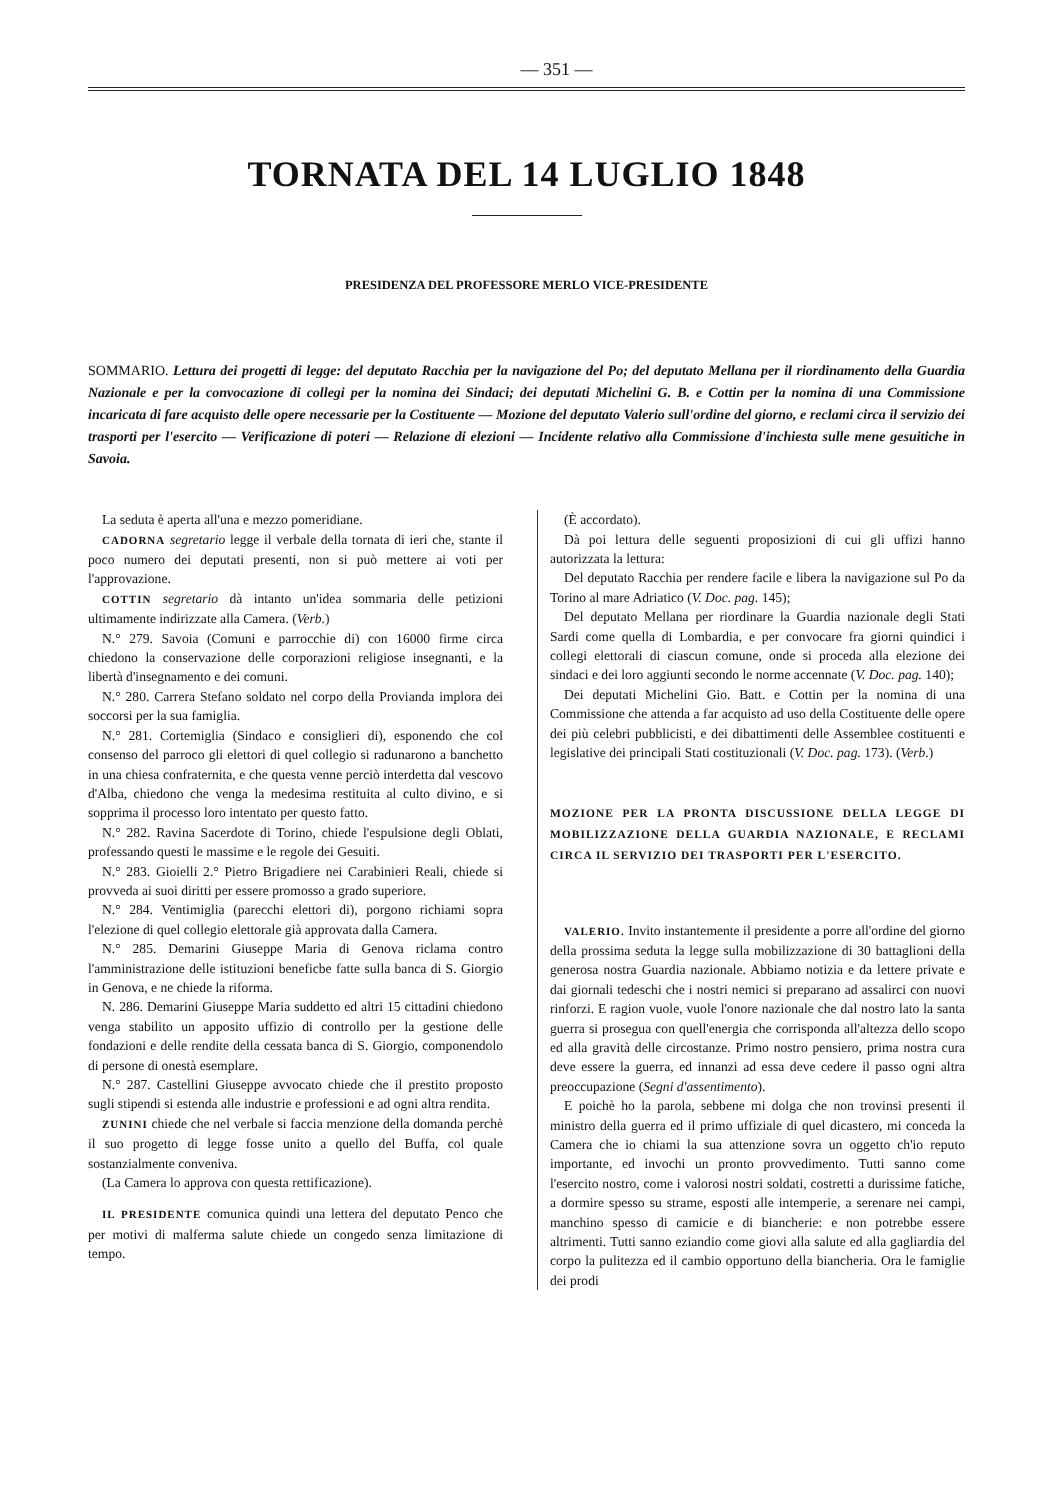— 351 —
TORNATA DEL 14 LUGLIO 1848
PRESIDENZA DEL PROFESSORE MERLO VICE-PRESIDENTE
SOMMARIO. Lettura dei progetti di legge: del deputato Racchia per la navigazione del Po; del deputato Mellana per il riordinamento della Guardia Nazionale e per la convocazione di collegi per la nomina dei Sindaci; dei deputati Michelini G. B. e Cottin per la nomina di una Commissione incaricata di fare acquisto delle opere necessarie per la Costituente — Mozione del deputato Valerio sull'ordine del giorno, e reclami circa il servizio dei trasporti per l'esercito — Verificazione di poteri — Relazione di elezioni — Incidente relativo alla Commissione d'inchiesta sulle mene gesuitiche in Savoia.
La seduta è aperta all'una e mezzo pomeridiane.
CADORNA segretario legge il verbale della tornata di ieri che, stante il poco numero dei deputati presenti, non si può mettere ai voti per l'approvazione.
COTTIN segretario dà intanto un'idea sommaria delle petizioni ultimamente indirizzate alla Camera. (Verb.)
N.° 279. Savoia (Comuni e parrocchie di) con 16000 firme circa chiedono la conservazione delle corporazioni religiose insegnanti, e la libertà d'insegnamento e dei comuni.
N.° 280. Carrera Stefano soldato nel corpo della Provianda implora dei soccorsi per la sua famiglia.
N.° 281. Cortemiglia (Sindaco e consiglieri di), esponendo che col consenso del parroco gli elettori di quel collegio si radunarono a banchetto in una chiesa confraternita, e che questa venne perciò interdetta dal vescovo d'Alba, chiedono che venga la medesima restituita al culto divino, e si sopprima il processo loro intentato per questo fatto.
N.° 282. Ravina Sacerdote di Torino, chiede l'espulsione degli Oblati, professando questi le massime e le regole dei Gesuiti.
N.° 283. Gioielli 2.° Pietro Brigadiere nei Carabinieri Reali, chiede si provveda ai suoi diritti per essere promosso a grado superiore.
N.° 284. Ventimiglia (parecchi elettori di), porgono richiami sopra l'elezione di quel collegio elettorale già approvata dalla Camera.
N.° 285. Demarini Giuseppe Maria di Genova riclama contro l'amministrazione delle istituzioni beneficbe fatte sulla banca di S. Giorgio in Genova, e ne chiede la riforma.
N. 286. Demarini Giuseppe Maria suddetto ed altri 15 cittadini chiedono venga stabilito un apposito uffizio di controllo per la gestione delle fondazioni e delle rendite della cessata banca di S. Giorgio, componendolo di persone di onestà esemplare.
N.° 287. Castellini Giuseppe avvocato chiede che il prestito proposto sugli stipendi si estenda alle industrie e professioni e ad ogni altra rendita.
ZUNINI chiede che nel verbale si faccia menzione della domanda perchè il suo progetto di legge fosse unito a quello del Buffa, col quale sostanzialmente conveniva.
(La Camera lo approva con questa rettificazione).
IL PRESIDENTE comunica quindi una lettera del deputato Penco che per motivi di malferma salute chiede un congedo senza limitazione di tempo.
(È accordato).
Dà poi lettura delle seguenti proposizioni di cui gli uffizi hanno autorizzata la lettura:
Del deputato Racchia per rendere facile e libera la navigazione sul Po da Torino al mare Adriatico (V. Doc. pag. 145);
Del deputato Mellana per riordinare la Guardia nazionale degli Stati Sardi come quella di Lombardia, e per convocare fra giorni quindici i collegi elettorali di ciascun comune, onde si proceda alla elezione dei sindaci e dei loro aggiunti secondo le norme accennate (V. Doc. pag. 140);
Dei deputati Michelini Gio. Batt. e Cottin per la nomina di una Commissione che attenda a far acquisto ad uso della Costituente delle opere dei più celebri pubblicisti, e dei dibattimenti delle Assemblee costituenti e legislative dei principali Stati costituzionali (V. Doc. pag. 173). (Verb.)
MOZIONE PER LA PRONTA DISCUSSIONE DELLA LEGGE DI MOBILIZZAZIONE DELLA GUARDIA NAZIONALE, E RECLAMI CIRCA IL SERVIZIO DEI TRASPORTI PER L'ESERCITO.
VALERIO. Invito instantemente il presidente a porre all'ordine del giorno della prossima seduta la legge sulla mobilizzazione di 30 battaglioni della generosa nostra Guardia nazionale. Abbiamo notizia e da lettere private e dai giornali tedeschi che i nostri nemici si preparano ad assalirci con nuovi rinforzi. E ragion vuole, vuole l'onore nazionale che dal nostro lato la santa guerra si prosegua con quell'energia che corrisponda all'altezza dello scopo ed alla gravità delle circostanze. Primo nostro pensiero, prima nostra cura deve essere la guerra, ed innanzi ad essa deve cedere il passo ogni altra preoccupazione (Segni d'assentimento).
E poichè ho la parola, sebbene mi dolga che non trovinsi presenti il ministro della guerra ed il primo uffiziale di quel dicastero, mi conceda la Camera che io chiami la sua attenzione sovra un oggetto ch'io reputo importante, ed invochi un pronto provvedimento. Tutti sanno come l'esercito nostro, come i valorosi nostri soldati, costretti a durissime fatiche, a dormire spesso su strame, esposti alle intemperie, a serenare nei campi, manchino spesso di camicie e di biancherie: e non potrebbe essere altrimenti. Tutti sanno eziandio come giovi alla salute ed alla gagliardia del corpo la pulitezza ed il cambio opportuno della biancheria. Ora le famiglie dei prodi